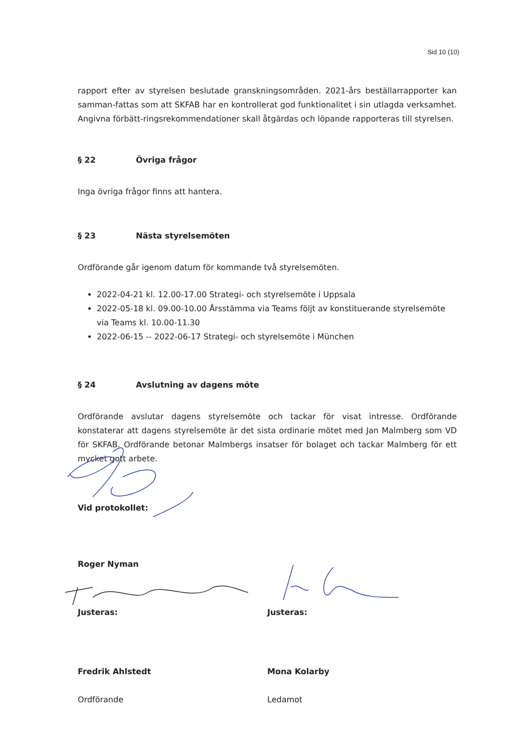Sid 10 (10)
rapport efter av styrelsen beslutade granskningsområden. 2021-års beställarrapporter kan samman-fattas som att SKFAB har en kontrollerat god funktionalitet i sin utlagda verksamhet. Angivna förbätt-ringsrekommendationer skall åtgärdas och löpande rapporteras till styrelsen.
§ 22 Övriga frågor
Inga övriga frågor finns att hantera.
§ 23 Nästa styrelsemöten
Ordförande går igenom datum för kommande två styrelsemöten.
2022-04-21 kl. 12.00-17.00 Strategi- och styrelsemöte i Uppsala
2022-05-18 kl. 09.00-10.00 Årsstämma via Teams följt av konstituerande styrelsemöte via Teams kl. 10.00-11.30
2022-06-15 -- 2022-06-17 Strategi- och styrelsemöte i München
§ 24 Avslutning av dagens möte
Ordförande avslutar dagens styrelsemöte och tackar för visat intresse. Ordförande konstaterar att dagens styrelsemöte är det sista ordinarie mötet med Jan Malmberg som VD för SKFAB. Ordförande betonar Malmbergs insatser för bolaget och tackar Malmberg för ett mycket gott arbete.
Vid protokollet:
Roger Nyman
Justeras:
Fredrik Ahlstedt
Ordförande
Justeras:
Mona Kolarby
Ledamot